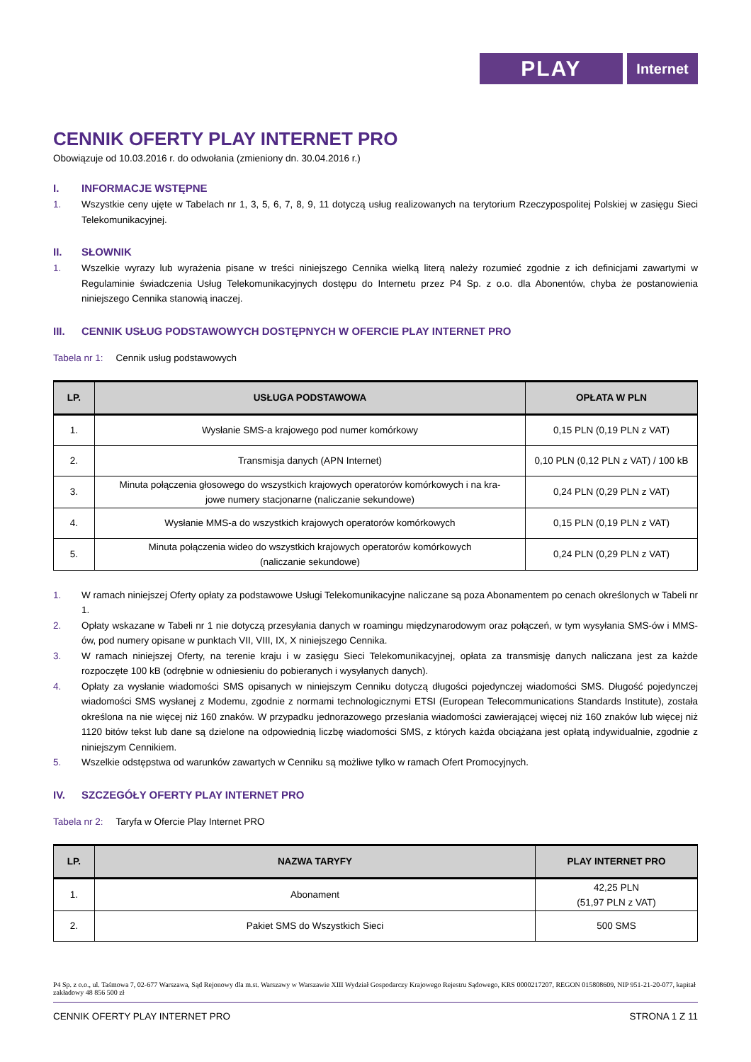PLAY
Internet
CENNIK OFERTY PLAY INTERNET PRO
Obowiązuje od 10.03.2016 r. do odwołania (zmieniony dn. 30.04.2016 r.)
I. INFORMACJE WSTĘPNE
1. Wszystkie ceny ujęte w Tabelach nr 1, 3, 5, 6, 7, 8, 9, 11 dotyczą usług realizowanych na terytorium Rzeczypospolitej Polskiej w zasięgu Sieci Telekomunikacyjnej.
II. SŁOWNIK
1. Wszelkie wyrazy lub wyrażenia pisane w treści niniejszego Cennika wielką literą należy rozumieć zgodnie z ich definicjami zawartymi w Regulaminie świadczenia Usług Telekomunikacyjnych dostępu do Internetu przez P4 Sp. z o.o. dla Abonentów, chyba że postanowienia niniejszego Cennika stanowią inaczej.
III. CENNIK USŁUG PODSTAWOWYCH DOSTĘPNYCH W OFERCIE PLAY INTERNET PRO
Tabela nr 1: Cennik usług podstawowych
| LP. | USŁUGA PODSTAWOWA | OPŁATA W PLN |
| --- | --- | --- |
| 1. | Wysłanie SMS-a krajowego pod numer komórkowy | 0,15 PLN (0,19 PLN z VAT) |
| 2. | Transmisja danych (APN Internet) | 0,10 PLN (0,12 PLN z VAT) / 100 kB |
| 3. | Minuta połączenia głosowego do wszystkich krajowych operatorów komórkowych i na kra- jowe numery stacjonarne (naliczanie sekundowe) | 0,24 PLN (0,29 PLN z VAT) |
| 4. | Wysłanie MMS-a do wszystkich krajowych operatorów komórkowych | 0,15 PLN (0,19 PLN z VAT) |
| 5. | Minuta połączenia wideo do wszystkich krajowych operatorów komórkowych (naliczanie sekundowe) | 0,24 PLN (0,29 PLN z VAT) |
1. W ramach niniejszej Oferty opłaty za podstawowe Usługi Telekomunikacyjne naliczane są poza Abonamentem po cenach określonych w Tabeli nr 1.
2. Opłaty wskazane w Tabeli nr 1 nie dotyczą przesyłania danych w roamingu międzynarodowym oraz połączeń, w tym wysyłania SMS-ów i MMS-ów, pod numery opisane w punktach VII, VIII, IX, X niniejszego Cennika.
3. W ramach niniejszej Oferty, na terenie kraju i w zasięgu Sieci Telekomunikacyjnej, opłata za transmisję danych naliczana jest za każde rozpoczęte 100 kB (odrębnie w odniesieniu do pobieranych i wysyłanych danych).
4. Opłaty za wysłanie wiadomości SMS opisanych w niniejszym Cenniku dotyczą długości pojedynczej wiadomości SMS. Długość pojedynczej wiadomości SMS wysłanej z Modemu, zgodnie z normami technologicznymi ETSI (European Telecommunications Standards Institute), została określona na nie więcej niż 160 znaków. W przypadku jednorazowego przesłania wiadomości zawierającej więcej niż 160 znaków lub więcej niż 1120 bitów tekst lub dane są dzielone na odpowiednią liczbę wiadomości SMS, z których każda obciążana jest opłatą indywidualnie, zgodnie z niniejszym Cennikiem.
5. Wszelkie odstępstwa od warunków zawartych w Cenniku są możliwe tylko w ramach Ofert Promocyjnych.
IV. SZCZEGÓŁY OFERTY PLAY INTERNET PRO
Tabela nr 2: Taryfa w Ofercie Play Internet PRO
| LP. | NAZWA TARYFY | PLAY INTERNET PRO |
| --- | --- | --- |
| 1. | Abonament | 42,25 PLN (51,97 PLN z VAT) |
| 2. | Pakiet SMS do Wszystkich Sieci | 500 SMS |
P4 Sp. z o.o., ul. Taśmowa 7, 02-677 Warszawa, Sąd Rejonowy dla m.st. Warszawy w Warszawie XIII Wydział Gospodarczy Krajowego Rejestru Sądowego, KRS 0000217207, REGON 015808609, NIP 951-21-20-077, kapitał zakładowy 48 856 500 zł
CENNIK OFERTY PLAY INTERNET PRO STRONA 1 Z 11